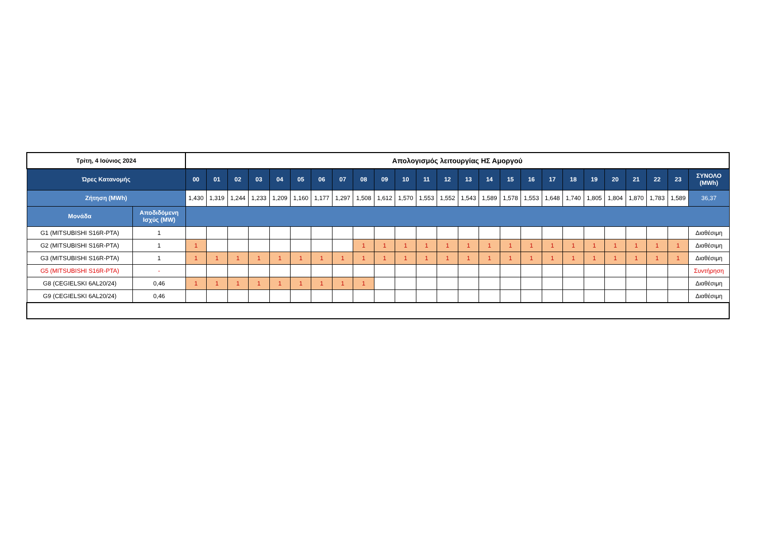| Τρίτη, 4 Ιούνιος 2024 | | Απολογισμός λειτουργίας ΗΣ Αμοργού | | | | | | | | | | | | | | | | | | | | | | | | |
| --- | --- | --- | --- | --- | --- | --- | --- | --- | --- | --- | --- | --- | --- | --- | --- | --- | --- | --- | --- | --- | --- | --- | --- | --- | --- | --- |
| Ώρες Κατανομής | | 00 | 01 | 02 | 03 | 04 | 05 | 06 | 07 | 08 | 09 | 10 | 11 | 12 | 13 | 14 | 15 | 16 | 17 | 18 | 19 | 20 | 21 | 22 | 23 | ΣΥΝΟΛΟ (MWh) |
| Ζήτηση (MWh) | | 1,430 | 1,319 | 1,244 | 1,233 | 1,209 | 1,160 | 1,177 | 1,297 | 1,508 | 1,612 | 1,570 | 1,553 | 1,552 | 1,543 | 1,589 | 1,578 | 1,553 | 1,648 | 1,740 | 1,805 | 1,804 | 1,870 | 1,783 | 1,589 | 36,37 |
| Μονάδα | Αποδιδόμενη Ισχύς (MW) | | | | | | | | | | | | | | | | | | | | | | | | | |
| G1 (MITSUBISHI S16R-PTA) | 1 | | | | | | | | | | | | | | | | | | | | | | | | | Διαθέσιμη |
| G2 (MITSUBISHI S16R-PTA) | 1 | 1 | | | | | | | | 1 | 1 | 1 | 1 | 1 | 1 | 1 | 1 | 1 | 1 | 1 | 1 | 1 | 1 | 1 | 1 | Διαθέσιμη |
| G3 (MITSUBISHI S16R-PTA) | 1 | 1 | 1 | 1 | 1 | 1 | 1 | 1 | 1 | 1 | 1 | 1 | 1 | 1 | 1 | 1 | 1 | 1 | 1 | 1 | 1 | 1 | 1 | 1 | 1 | Διαθέσιμη |
| G5 (MITSUBISHI S16R-PTA) | - | | | | | | | | | | | | | | | | | | | | | | | | | Συντήρηση |
| G8 (CEGIELSKI 6AL20/24) | 0,46 | 1 | 1 | 1 | 1 | 1 | 1 | 1 | 1 | 1 | | | | | | | | | | | | | | | | Διαθέσιμη |
| G9 (CEGIELSKI 6AL20/24) | 0,46 | | | | | | | | | | | | | | | | | | | | | | | | | Διαθέσιμη |